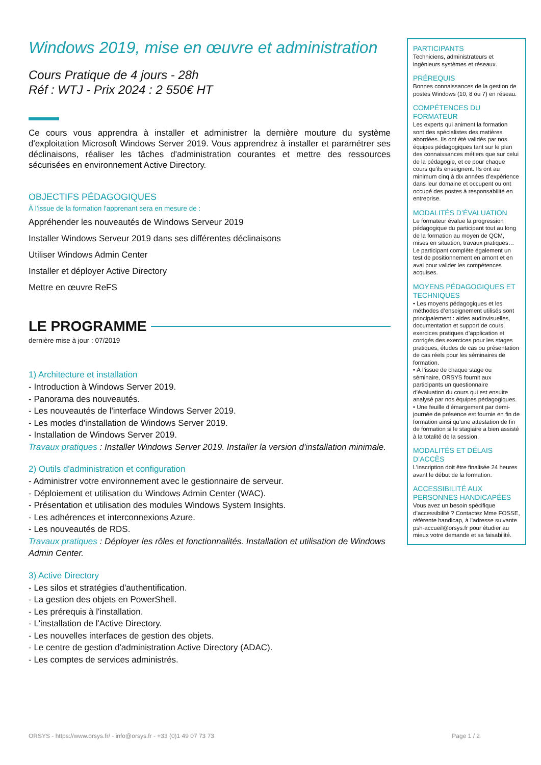Windows 2019, mise en œuvre et administration
Cours Pratique de 4 jours - 28h
Réf : WTJ - Prix 2024 : 2 550€ HT
Ce cours vous apprendra à installer et administrer la dernière mouture du système d'exploitation Microsoft Windows Server 2019. Vous apprendrez à installer et paramétrer ses déclinaisons, réaliser les tâches d'administration courantes et mettre des ressources sécurisées en environnement Active Directory.
OBJECTIFS PÉDAGOGIQUES
À l’issue de la formation l'apprenant sera en mesure de :
Appréhender les nouveautés de Windows Serveur 2019
Installer Windows Serveur 2019 dans ses différentes déclinaisons
Utiliser Windows Admin Center
Installer et déployer Active Directory
Mettre en œuvre ReFS
LE PROGRAMME
dernière mise à jour : 07/2019
1) Architecture et installation
- Introduction à Windows Server 2019.
- Panorama des nouveautés.
- Les nouveautés de l'interface Windows Server 2019.
- Les modes d'installation de Windows Server 2019.
- Installation de Windows Server 2019.
Travaux pratiques : Installer Windows Server 2019. Installer la version d'installation minimale.
2) Outils d'administration et configuration
- Administrer votre environnement avec le gestionnaire de serveur.
- Déploiement et utilisation du Windows Admin Center (WAC).
- Présentation et utilisation des modules Windows System Insights.
- Les adhérences et interconnexions Azure.
- Les nouveautés de RDS.
Travaux pratiques : Déployer les rôles et fonctionnalités. Installation et utilisation de Windows Admin Center.
3) Active Directory
- Les silos et stratégies d'authentification.
- La gestion des objets en PowerShell.
- Les prérequis à l'installation.
- L'installation de l'Active Directory.
- Les nouvelles interfaces de gestion des objets.
- Le centre de gestion d'administration Active Directory (ADAC).
- Les comptes de services administrés.
PARTICIPANTS
Techniciens, administrateurs et ingénieurs systèmes et réseaux.
PRÉREQUIS
Bonnes connaissances de la gestion de postes Windows (10, 8 ou 7) en réseau.
COMPÉTENCES DU FORMATEUR
Les experts qui animent la formation sont des spécialistes des matières abordées. Ils ont été validés par nos équipes pédagogiques tant sur le plan des connaissances métiers que sur celui de la pédagogie, et ce pour chaque cours qu’ils enseignent. Ils ont au minimum cinq à dix années d’expérience dans leur domaine et occupent ou ont occupé des postes à responsabilité en entreprise.
MODALITÉS D’ÉVALUATION
Le formateur évalue la progression pédagogique du participant tout au long de la formation au moyen de QCM, mises en situation, travaux pratiques…
Le participant complète également un test de positionnement en amont et en aval pour valider les compétences acquises.
MOYENS PÉDAGOGIQUES ET TECHNIQUES
• Les moyens pédagogiques et les méthodes d’enseignement utilisés sont principalement : aides audiovisuelles, documentation et support de cours, exercices pratiques d’application et corrigés des exercices pour les stages pratiques, études de cas ou présentation de cas réels pour les séminaires de formation.
• À l’issue de chaque stage ou séminaire, ORSYS fournit aux participants un questionnaire d’évaluation du cours qui est ensuite analysé par nos équipes pédagogiques.
• Une feuille d’émargement par demi-journée de présence est fournie en fin de formation ainsi qu’une attestation de fin de formation si le stagiaire a bien assisté à la totalité de la session.
MODALITÉS ET DÉLAIS D’ACCÈS
L’inscription doit être finalisée 24 heures avant le début de la formation.
ACCESSIBILITÉ AUX PERSONNES HANDICAPÉES
Vous avez un besoin spécifique d’accessibilité ? Contactez Mme FOSSE, référente handicap, à l’adresse suivante psh-accueil@orsys.fr pour étudier au mieux votre demande et sa faisabilité.
ORSYS - https://www.orsys.fr/ - info@orsys.fr - +33 (0)1 49 07 73 73 Page 1 / 2